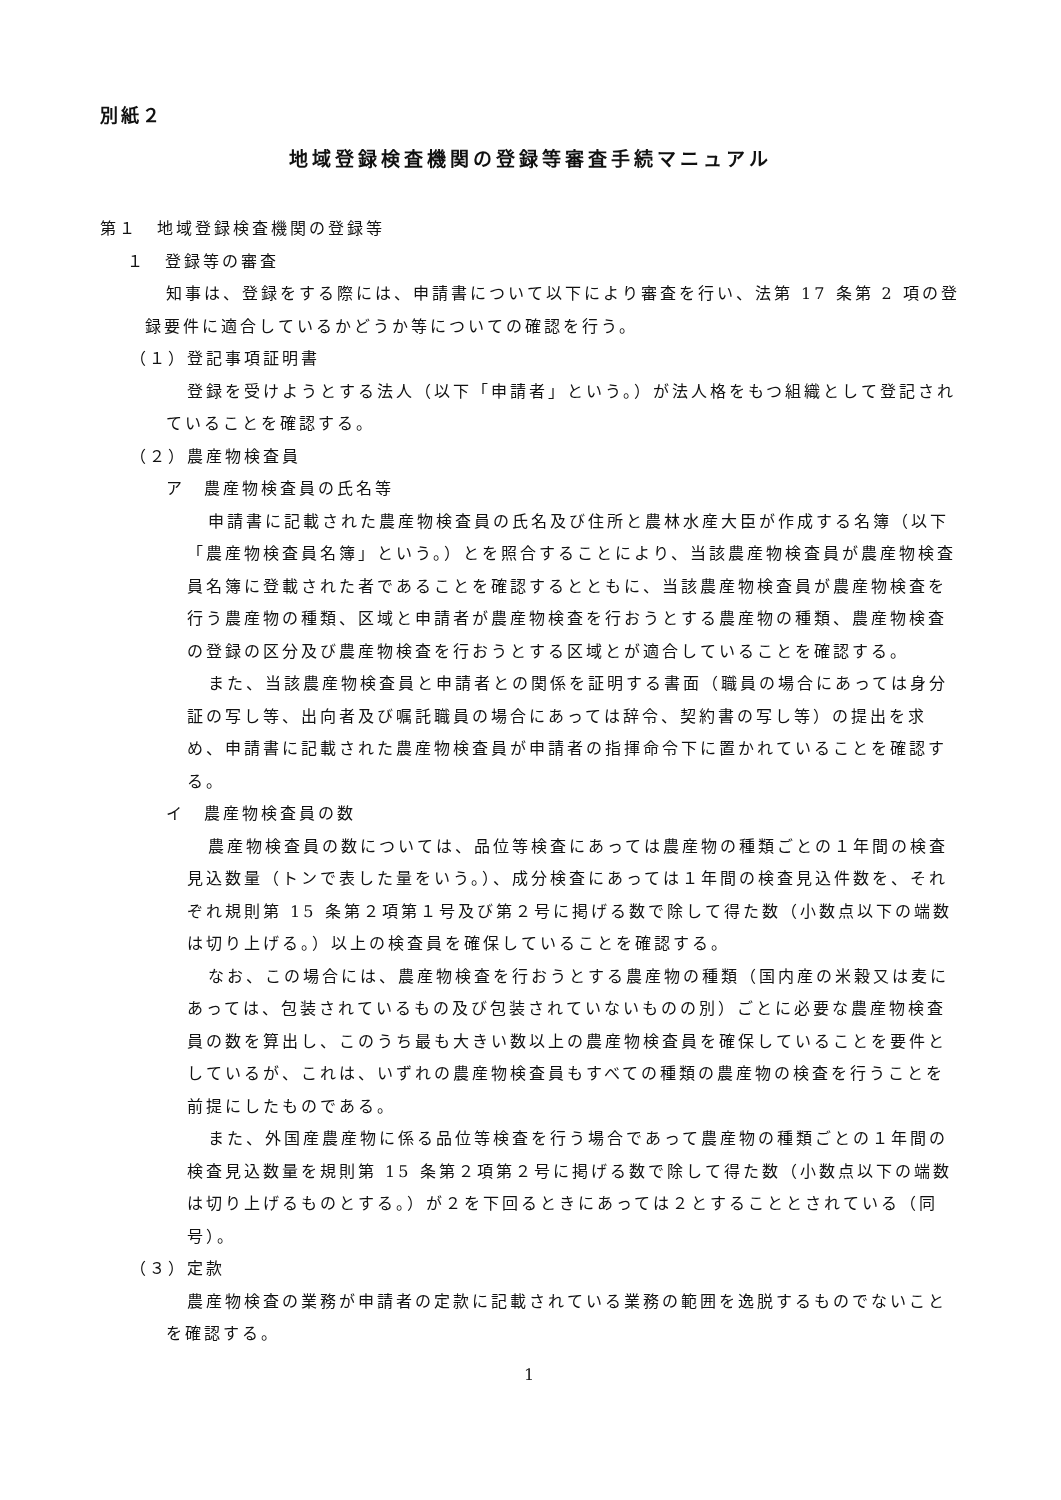別紙２
地域登録検査機関の登録等審査手続マニュアル
第１　地域登録検査機関の登録等
１　登録等の審査
知事は、登録をする際には、申請書について以下により審査を行い、法第 17 条第 2 項の登録要件に適合しているかどうか等についての確認を行う。
（１）登記事項証明書
登録を受けようとする法人（以下「申請者」という。）が法人格をもつ組織として登記されていることを確認する。
（２）農産物検査員
ア　農産物検査員の氏名等
申請書に記載された農産物検査員の氏名及び住所と農林水産大臣が作成する名簿（以下「農産物検査員名簿」という。）とを照合することにより、当該農産物検査員が農産物検査員名簿に登載された者であることを確認するとともに、当該農産物検査員が農産物検査を行う農産物の種類、区域と申請者が農産物検査を行おうとする農産物の種類、農産物検査の登録の区分及び農産物検査を行おうとする区域とが適合していることを確認する。
また、当該農産物検査員と申請者との関係を証明する書面（職員の場合にあっては身分証の写し等、出向者及び嘱託職員の場合にあっては辞令、契約書の写し等）の提出を求め、申請書に記載された農産物検査員が申請者の指揮命令下に置かれていることを確認する。
イ　農産物検査員の数
農産物検査員の数については、品位等検査にあっては農産物の種類ごとの１年間の検査見込数量（トンで表した量をいう。）、成分検査にあっては１年間の検査見込件数を、それぞれ規則第 15 条第２項第１号及び第２号に掲げる数で除して得た数（小数点以下の端数は切り上げる。）以上の検査員を確保していることを確認する。
なお、この場合には、農産物検査を行おうとする農産物の種類（国内産の米穀又は麦にあっては、包装されているもの及び包装されていないものの別）ごとに必要な農産物検査員の数を算出し、このうち最も大きい数以上の農産物検査員を確保していることを要件としているが、これは、いずれの農産物検査員もすべての種類の農産物の検査を行うことを前提にしたものである。
また、外国産農産物に係る品位等検査を行う場合であって農産物の種類ごとの１年間の検査見込数量を規則第 15 条第２項第２号に掲げる数で除して得た数（小数点以下の端数は切り上げるものとする。）が２を下回るときにあっては２とすることとされている（同号）。
（３）定款
農産物検査の業務が申請者の定款に記載されている業務の範囲を逸脱するものでないことを確認する。
1